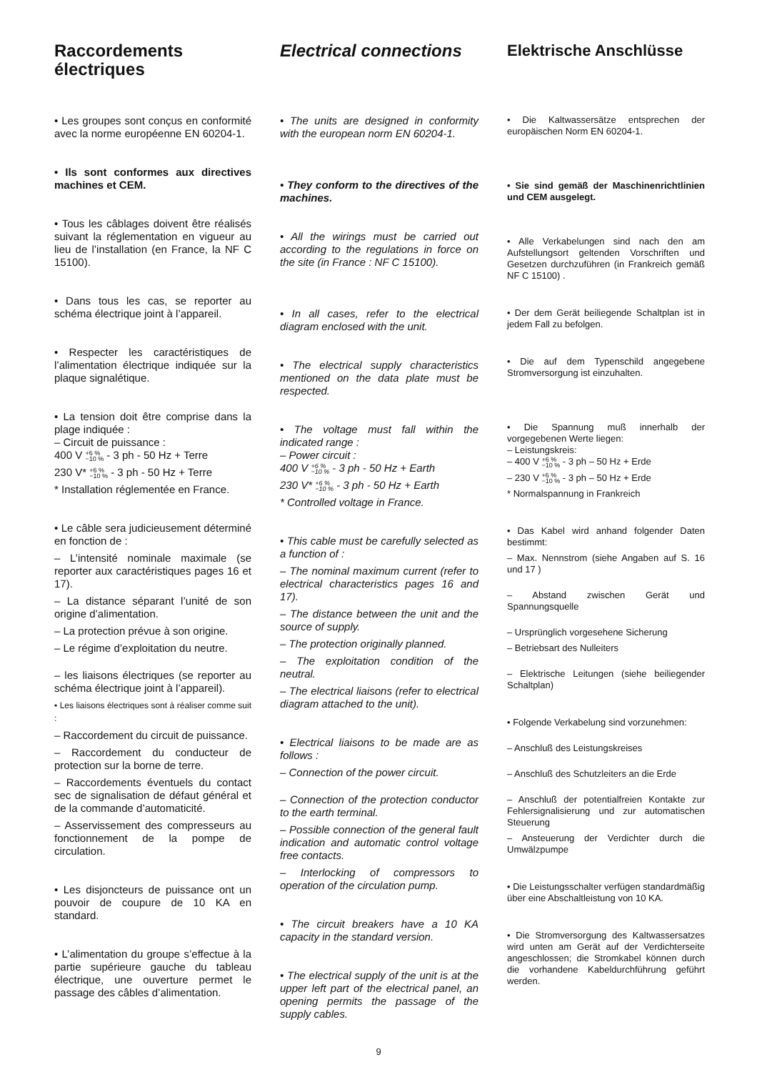Raccordements électriques
• Les groupes sont conçus en conformité avec la norme européenne EN 60204-1.
• Ils sont conformes aux directives machines et CEM.
• Tous les câblages doivent être réalisés suivant la réglementation en vigueur au lieu de l’installation (en France, la NF C 15100).
• Dans tous les cas, se reporter au schéma électrique joint à l’appareil.
• Respecter les caractéristiques de l’alimentation électrique indiquée sur la plaque signalétique.
• La tension doit être comprise dans la plage indiquée :
– Circuit de puissance :
400 V +6 %
−10 % - 3 ph - 50 Hz + Terre
230 V* +6 %
−10 % - 3 ph - 50 Hz + Terre
* Installation réglementée en France.
• Le câble sera judicieusement déterminé en fonction de :
– L’intensité nominale maximale (se reporter aux caractéristiques pages 16 et 17).
– La distance séparant l’unité de son origine d’alimentation.
– La protection prévue à son origine.
– Le régime d’exploitation du neutre.
– les liaisons électriques (se reporter au schéma électrique joint à l’appareil).
• Les liaisons électriques sont à réaliser comme suit :
– Raccordement du circuit de puissance.
– Raccordement du conducteur de protection sur la borne de terre.
– Raccordements éventuels du contact sec de signalisation de défaut général et de la commande d’automaticité.
– Asservissement des compresseurs au fonctionnement de la pompe de circulation.
• Les disjoncteurs de puissance ont un pouvoir de coupure de 10 KA en standard.
• L’alimentation du groupe s’effectue à la partie supérieure gauche du tableau électrique, une ouverture permet le passage des câbles d’alimentation.
Electrical connections
• The units are designed in conformity with the european norm EN 60204-1.
• They conform to the directives of the machines.
• All the wirings must be carried out according to the regulations in force on the site (in France : NF C 15100).
• In all cases, refer to the electrical diagram enclosed with the unit.
• The electrical supply characteristics mentioned on the data plate must be respected.
• The voltage must fall within the indicated range :
– Power circuit :
400 V +6 %
−10 % - 3 ph - 50 Hz + Earth
230 V* +6 %
−10 % - 3 ph - 50 Hz + Earth
* Controlled voltage in France.
• This cable must be carefully selected as a function of :
– The nominal maximum current (refer to electrical characteristics pages 16 and 17).
– The distance between the unit and the source of supply.
– The protection originally planned.
– The exploitation condition of the neutral.
– The electrical liaisons (refer to electrical diagram attached to the unit).
• Electrical liaisons to be made are as follows :
– Connection of the power circuit.
– Connection of the protection conductor to the earth terminal.
– Possible connection of the general fault indication and automatic control voltage free contacts.
– Interlocking of compressors to operation of the circulation pump.
• The circuit breakers have a 10 KA capacity in the standard version.
• The electrical supply of the unit is at the upper left part of the electrical panel, an opening permits the passage of the supply cables.
Elektrische Anschlüsse
• Die Kaltwassersätze entsprechen der europäischen Norm EN 60204-1.
• Sie sind gemäß der Maschinenrichtlinien und CEM ausgelegt.
• Alle Verkabelungen sind nach den am Aufstellungsort geltenden Vorschriften und Gesetzen durchzuführen (in Frankreich gemäß NF C 15100) .
• Der dem Gerät beiliegende Schaltplan ist in jedem Fall zu befolgen.
• Die auf dem Typenschild angegebene Stromversorgung ist einzuhalten.
• Die Spannung muß innerhalb der vorgegebenen Werte liegen:
– Leistungskreis:
– 400 V +6 %
−10 % - 3 ph – 50 Hz + Erde
– 230 V +6 %
−10 % - 3 ph – 50 Hz + Erde
* Normalspannung in Frankreich
• Das Kabel wird anhand folgender Daten bestimmt:
– Max. Nennstrom (siehe Angaben auf S. 16 und 17 )
– Abstand zwischen Gerät und Spannungsquelle
– Ursprünglich vorgesehene Sicherung
– Betriebsart des Nulleiters
– Elektrische Leitungen (siehe beiliegender Schaltplan)
• Folgende Verkabelung sind vorzunehmen:
– Anschluß des Leistungskreises
– Anschluß des Schutzleiters an die Erde
– Anschluß der potentialfreien Kontakte zur Fehlersignalisierung und zur automatischen Steuerung
– Ansteuerung der Verdichter durch die Umwälzpumpe
• Die Leistungsschalter verfügen standardmäßig über eine Abschaltleistung von 10 KA.
• Die Stromversorgung des Kaltwassersatzes wird unten am Gerät auf der Verdichterseite angeschlossen; die Stromkabel können durch die vorhandene Kabeldurchführung geführt werden.
9